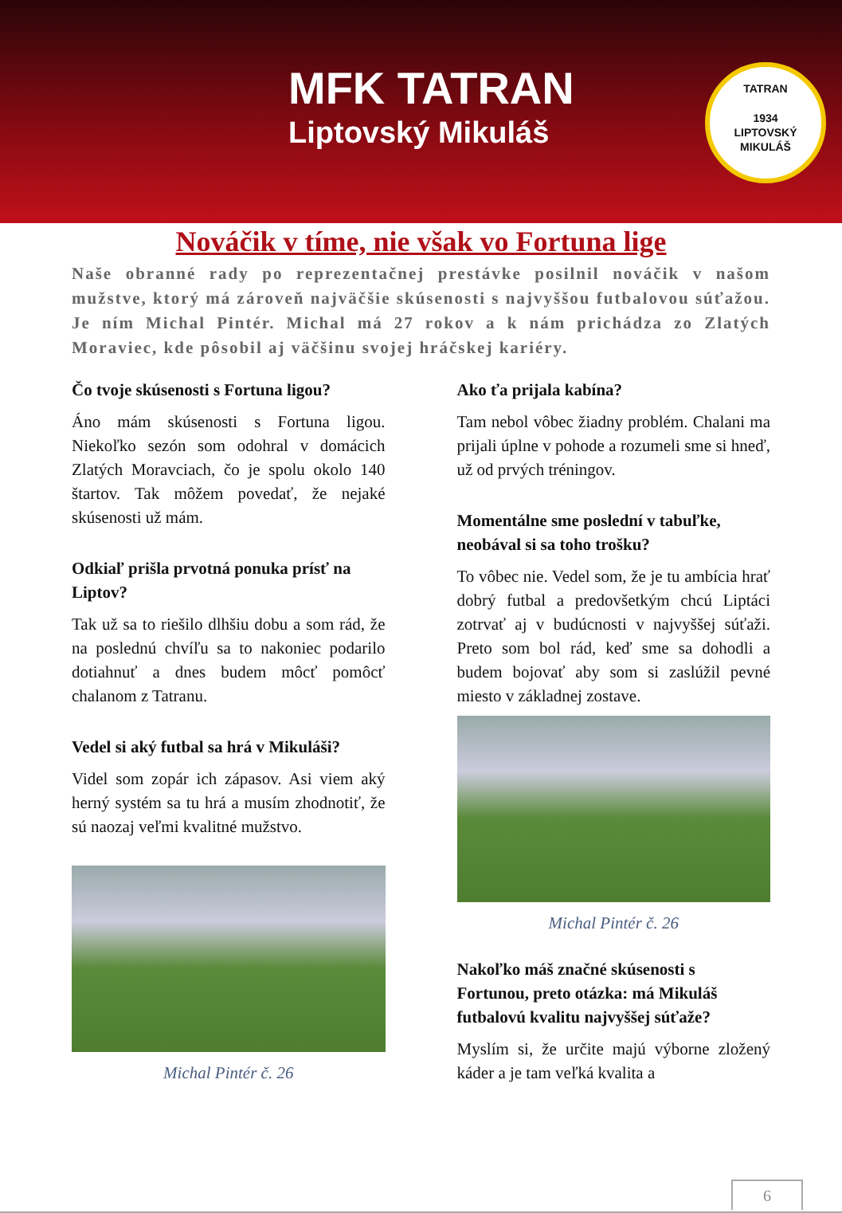MFK TATRAN
Liptovský Mikuláš
TATRAN
1934
LIPTOVSKÝ MIKULÁŠ
Nováčik v tíme, nie však vo Fortuna lige
Naše obranné rady po reprezentačnej prestávke posilnil nováčik v našom mužstve, ktorý má zároveň najväčšie skúsenosti s najvyššou futbalovou súťažou. Je ním Michal Pintér. Michal má 27 rokov a k nám prichádza zo Zlatých Moraviec, kde pôsobil aj väčšinu svojej hráčskej kariéry.
Čo tvoje skúsenosti s Fortuna ligou?
Áno mám skúsenosti s Fortuna ligou. Niekoľko sezón som odohral v domácich Zlatých Moravciach, čo je spolu okolo 140 štartov. Tak môžem povedať, že nejaké skúsenosti už mám.
Odkiaľ prišla prvotná ponuka prísť na Liptov?
Tak už sa to riešilo dlhšiu dobu a som rád, že na poslednú chvíľu sa to nakoniec podarilo dotiahnuť a dnes budem môcť pomôcť chalanom z Tatranu.
Vedel si aký futbal sa hrá v Mikuláši?
Videl som zopár ich zápasov. Asi viem aký herný systém sa tu hrá a musím zhodnotiť, že sú naozaj veľmi kvalitné mužstvo.
Michal Pintér č. 26
Ako ťa prijala kabína?
Tam nebol vôbec žiadny problém. Chalani ma prijali úplne v pohode a rozumeli sme si hneď, už od prvých tréningov.
Momentálne sme poslední v tabuľke, neobával si sa toho trošku?
To vôbec nie. Vedel som, že je tu ambícia hrať dobrý futbal a predovšetkým chcú Liptáci zotrvať aj v budúcnosti v najvyššej súťaži. Preto som bol rád, keď sme sa dohodli a budem bojovať aby som si zaslúžil pevné miesto v základnej zostave.
Michal Pintér č. 26
Nakoľko máš značné skúsenosti s Fortunou, preto otázka: má Mikuláš futbalovú kvalitu najvyššej súťaže?
Myslím si, že určite majú výborne zložený káder a je tam veľká kvalita a
6